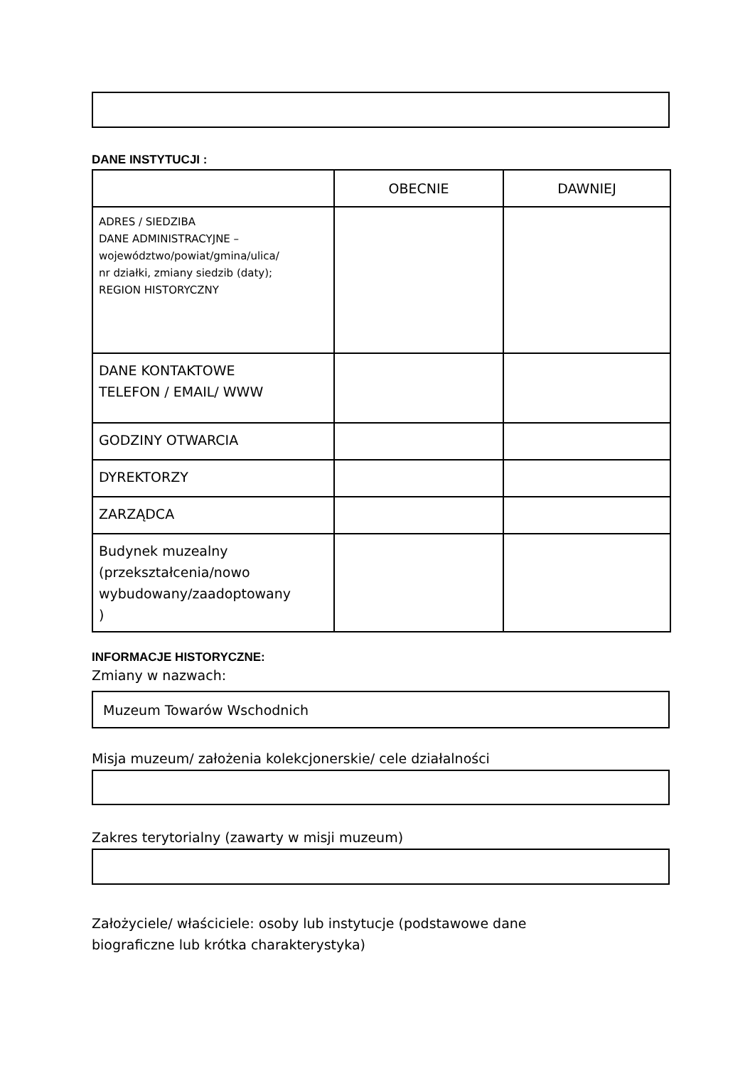DANE INSTYTUCJI :
| | OBECNIE | DAWNIEJ |
| --- | --- | --- |
| ADRES / SIEDZIBA DANE ADMINISTRACYJNE – województwo/powiat/gmina/ulica/ nr działki, zmiany siedzib (daty); REGION HISTORYCZNY | | |
| DANE KONTAKTOWE TELEFON / EMAIL/ WWW | | |
| GODZINY OTWARCIA | | |
| DYREKTORZY | | |
| ZARZĄDCA | | |
| Budynek muzealny (przekształcenia/nowo wybudowany/zaadoptowany ) | | |
INFORMACJE HISTORYCZNE:
Zmiany w nazwach:
Muzeum Towarów Wschodnich
Misja muzeum/ założenia kolekcjonerskie/ cele działalności
Zakres terytorialny (zawarty w misji muzeum)
Założyciele/ właściciele: osoby lub instytucje (podstawowe dane
biograficzne lub krótka charakterystyka)